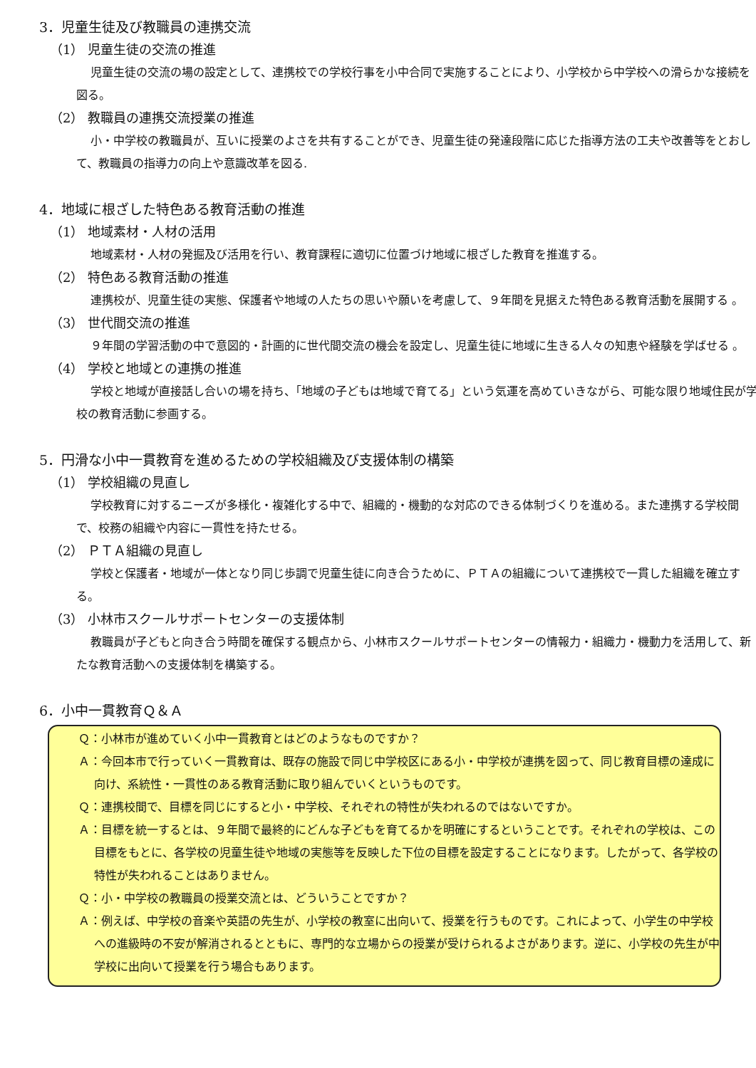3．児童生徒及び教職員の連携交流
（1） 児童生徒の交流の推進
児童生徒の交流の場の設定として、連携校での学校行事を小中合同で実施することにより、小学校から中学校への滑らかな接続を図る。
（2） 教職員の連携交流授業の推進
小・中学校の教職員が、互いに授業のよさを共有することができ、児童生徒の発達段階に応じた指導方法の工夫や改善等をとおして、教職員の指導力の向上や意識改革を図る.
4．地域に根ざした特色ある教育活動の推進
（1） 地域素材・人材の活用
地域素材・人材の発掘及び活用を行い、教育課程に適切に位置づけ地域に根ざした教育を推進する。
（2） 特色ある教育活動の推進
連携校が、児童生徒の実態、保護者や地域の人たちの思いや願いを考慮して、９年間を見据えた特色ある教育活動を展開する 。
（3） 世代間交流の推進
９年間の学習活動の中で意図的・計画的に世代間交流の機会を設定し、児童生徒に地域に生きる人々の知恵や経験を学ばせる 。
（4） 学校と地域との連携の推進
学校と地域が直接話し合いの場を持ち、「地域の子どもは地域で育てる」という気運を高めていきながら、可能な限り地域住民が学校の教育活動に参画する。
5．円滑な小中一貫教育を進めるための学校組織及び支援体制の構築
（1） 学校組織の見直し
学校教育に対するニーズが多様化・複雑化する中で、組織的・機動的な対応のできる体制づくりを進める。また連携する学校間で、校務の組織や内容に一貫性を持たせる。
（2） ＰＴＡ組織の見直し
学校と保護者・地域が一体となり同じ歩調で児童生徒に向き合うために、ＰＴＡの組織について連携校で一貫した組織を確立する。
（3） 小林市スクールサポートセンターの支援体制
教職員が子どもと向き合う時間を確保する観点から、小林市スクールサポートセンターの情報力・組織力・機動力を活用して、新たな教育活動への支援体制を構築する。
6．小中一貫教育Ｑ＆Ａ
Ｑ：小林市が進めていく小中一貫教育とはどのようなものですか？
Ａ：今回本市で行っていく一貫教育は、既存の施設で同じ中学校区にある小・中学校が連携を図って、同じ教育目標の達成に向け、系統性・一貫性のある教育活動に取り組んでいくというものです。
Ｑ：連携校間で、目標を同じにすると小・中学校、それぞれの特性が失われるのではないですか。
Ａ：目標を統一するとは、９年間で最終的にどんな子どもを育てるかを明確にするということです。それぞれの学校は、この目標をもとに、各学校の児童生徒や地域の実態等を反映した下位の目標を設定することになります。したがって、各学校の特性が失われることはありません。
Ｑ：小・中学校の教職員の授業交流とは、どういうことですか？
Ａ：例えば、中学校の音楽や英語の先生が、小学校の教室に出向いて、授業を行うものです。これによって、小学生の中学校への進級時の不安が解消されるとともに、専門的な立場からの授業が受けられるよさがあります。逆に、小学校の先生が中学校に出向いて授業を行う場合もあります。